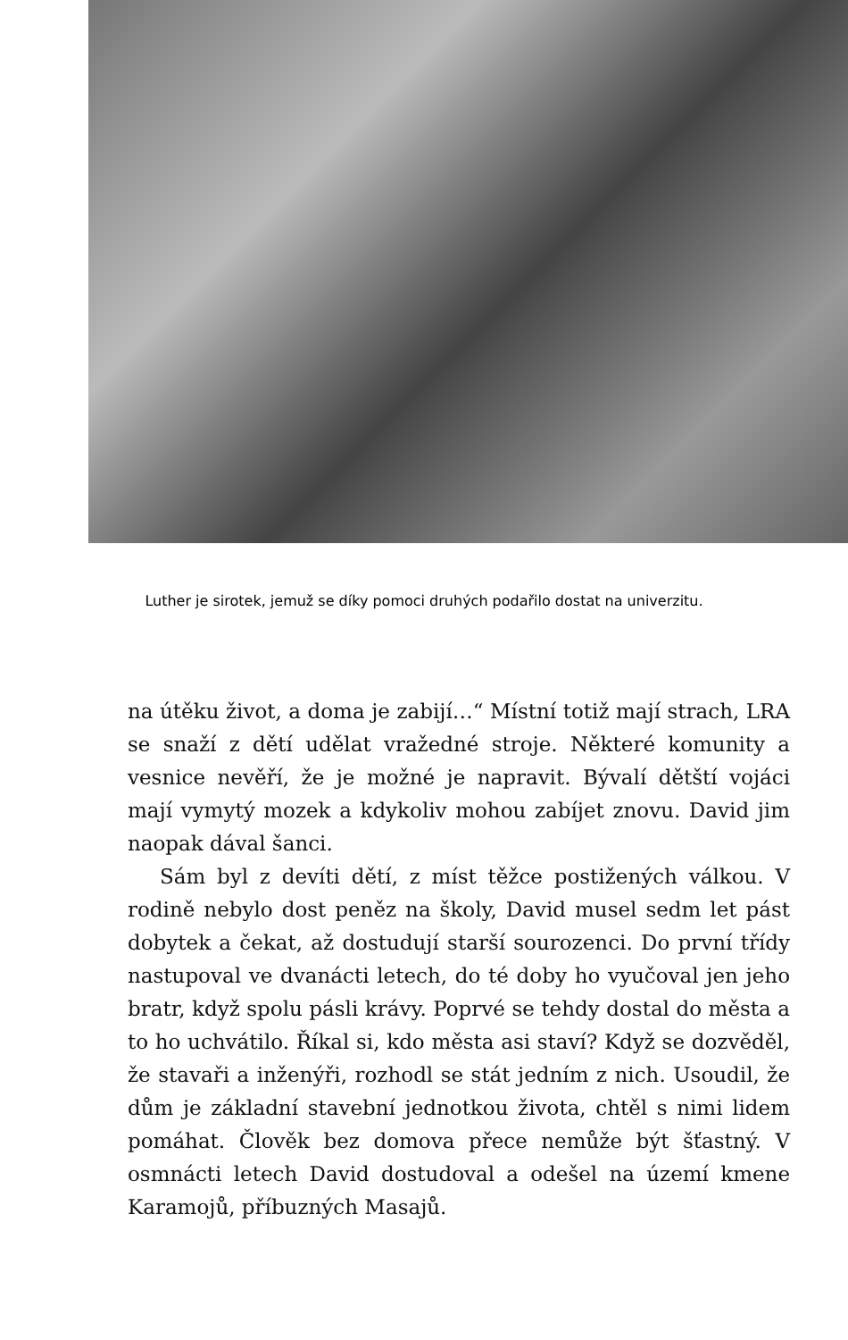Luther je sirotek, jemuž se díky pomoci druhých podařilo dostat na univerzitu.
na útěku život, a doma je zabijí…“ Místní totiž mají strach, LRA se snaží z dětí udělat vražedné stroje. Některé komunity a vesnice nevěří, že je možné je napravit. Bývalí dětští vojáci mají vymytý mozek a kdykoliv mohou zabíjet znovu. David jim naopak dával šanci.
Sám byl z devíti dětí, z míst těžce postižených válkou. V rodině nebylo dost peněz na školy, David musel sedm let pást dobytek a čekat, až dostudují starší sourozenci. Do první třídy nastupoval ve dvanácti letech, do té doby ho vyučoval jen jeho bratr, když spolu pásli krávy. Poprvé se tehdy dostal do města a to ho uchvátilo. Říkal si, kdo města asi staví? Když se dozvěděl, že stavaři a inženýři, rozhodl se stát jedním z nich. Usoudil, že dům je základní stavební jednotkou života, chtěl s nimi lidem pomáhat. Člověk bez domova přece nemůže být šťastný. V osmnácti letech David dostudoval a odešel na území kmene Karamojů, příbuzných Masajů.